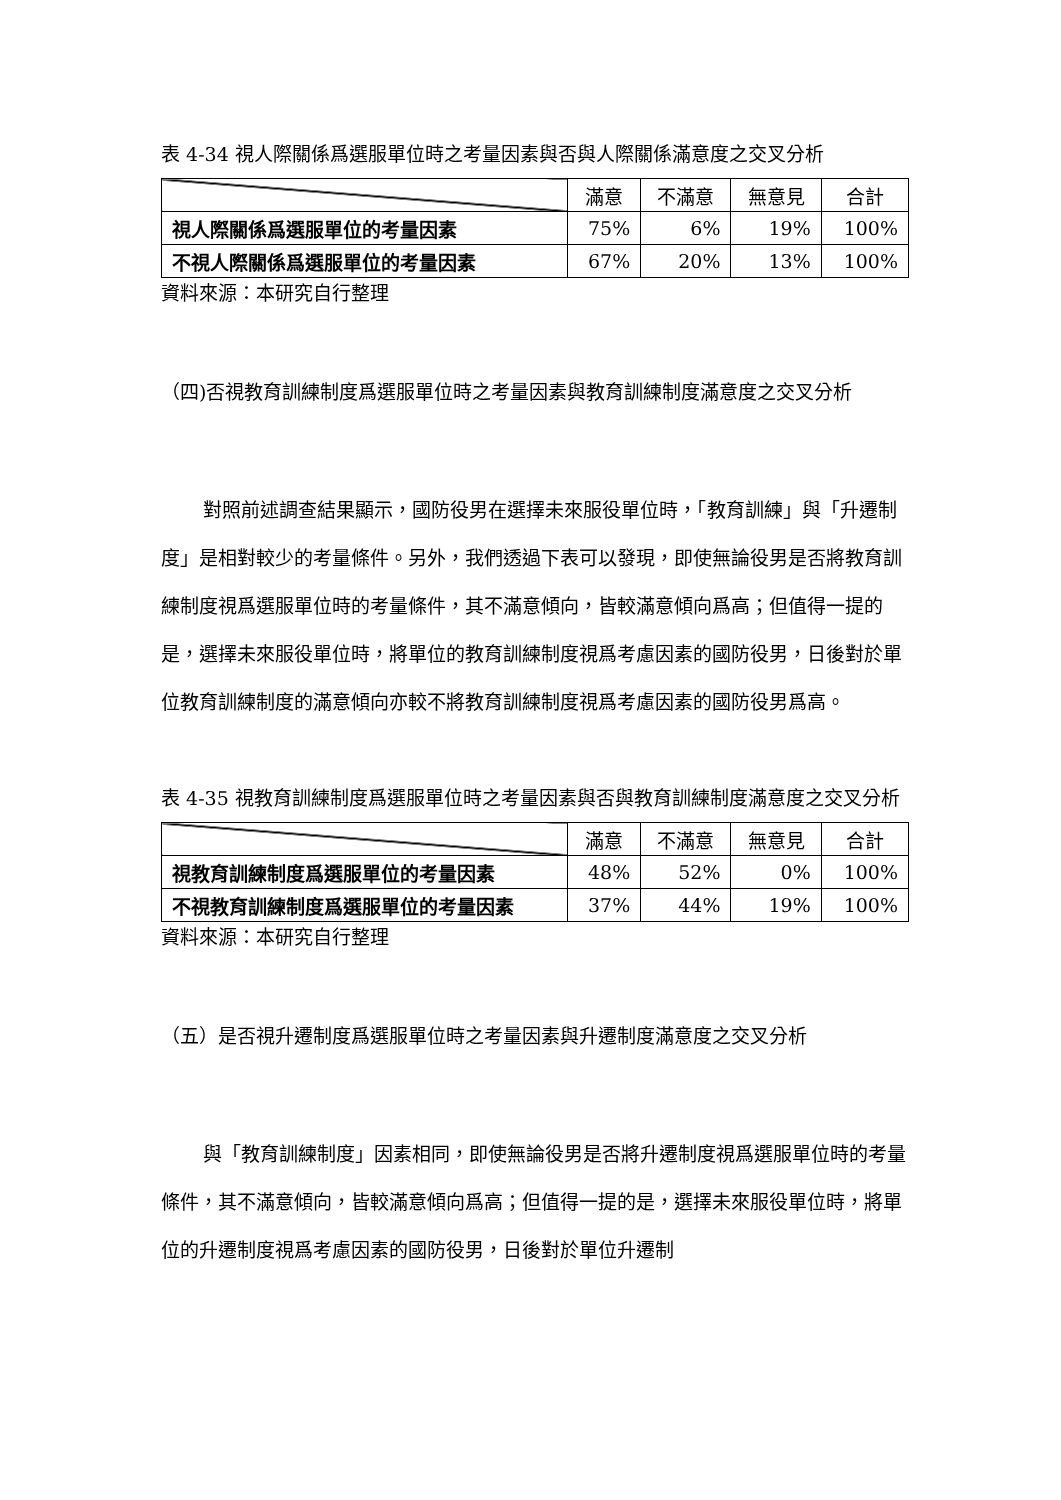表 4-34 視人際關係爲選服單位時之考量因素與否與人際關係滿意度之交叉分析
| | 滿意 | 不滿意 | 無意見 | 合計 |
| --- | --- | --- | --- | --- |
| 視人際關係爲選服單位的考量因素 | 75% | 6% | 19% | 100% |
| 不視人際關係爲選服單位的考量因素 | 67% | 20% | 13% | 100% |
資料來源：本研究自行整理
（四)否視教育訓練制度爲選服單位時之考量因素與教育訓練制度滿意度之交叉分析
對照前述調查結果顯示，國防役男在選擇未來服役單位時，「教育訓練」與「升遷制度」是相對較少的考量條件。另外，我們透過下表可以發現，即使無論役男是否將教育訓練制度視爲選服單位時的考量條件，其不滿意傾向，皆較滿意傾向爲高；但值得一提的是，選擇未來服役單位時，將單位的教育訓練制度視爲考慮因素的國防役男，日後對於單位教育訓練制度的滿意傾向亦較不將教育訓練制度視爲考慮因素的國防役男爲高。
表 4-35 視教育訓練制度爲選服單位時之考量因素與否與教育訓練制度滿意度之交叉分析
| | 滿意 | 不滿意 | 無意見 | 合計 |
| --- | --- | --- | --- | --- |
| 視教育訓練制度爲選服單位的考量因素 | 48% | 52% | 0% | 100% |
| 不視教育訓練制度爲選服單位的考量因素 | 37% | 44% | 19% | 100% |
資料來源：本研究自行整理
（五）是否視升遷制度爲選服單位時之考量因素與升遷制度滿意度之交叉分析
與「教育訓練制度」因素相同，即使無論役男是否將升遷制度視爲選服單位時的考量條件，其不滿意傾向，皆較滿意傾向爲高；但值得一提的是，選擇未來服役單位時，將單位的升遷制度視爲考慮因素的國防役男，日後對於單位升遷制